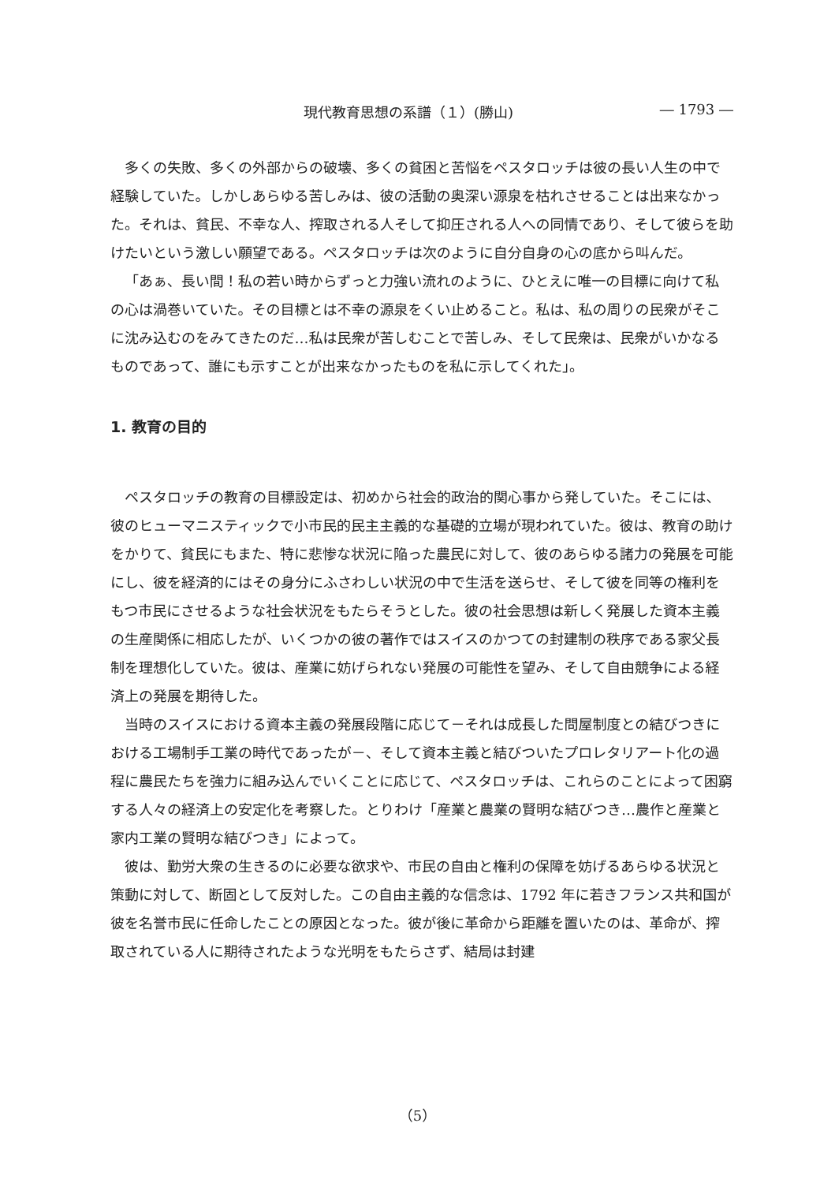現代教育思想の系譜（１）(勝山) ― 1793 ―
多くの失敗、多くの外部からの破壊、多くの貧困と苦悩をペスタロッチは彼の長い人生の中で経験していた。しかしあらゆる苦しみは、彼の活動の奥深い源泉を枯れさせることは出来なかった。それは、貧民、不幸な人、搾取される人そして抑圧される人への同情であり、そして彼らを助けたいという激しい願望である。ペスタロッチは次のように自分自身の心の底から叫んだ。
「あぁ、長い間！私の若い時からずっと力強い流れのように、ひとえに唯一の目標に向けて私の心は渦巻いていた。その目標とは不幸の源泉をくい止めること。私は、私の周りの民衆がそこに沈み込むのをみてきたのだ…私は民衆が苦しむことで苦しみ、そして民衆は、民衆がいかなるものであって、誰にも示すことが出来なかったものを私に示してくれた」。
1. 教育の目的
ペスタロッチの教育の目標設定は、初めから社会的政治的関心事から発していた。そこには、彼のヒューマニスティックで小市民的民主主義的な基礎的立場が現われていた。彼は、教育の助けをかりて、貧民にもまた、特に悲惨な状況に陥った農民に対して、彼のあらゆる諸力の発展を可能にし、彼を経済的にはその身分にふさわしい状況の中で生活を送らせ、そして彼を同等の権利をもつ市民にさせるような社会状況をもたらそうとした。彼の社会思想は新しく発展した資本主義の生産関係に相応したが、いくつかの彼の著作ではスイスのかつての封建制の秩序である家父長制を理想化していた。彼は、産業に妨げられない発展の可能性を望み、そして自由競争による経済上の発展を期待した。
当時のスイスにおける資本主義の発展段階に応じて－それは成長した問屋制度との結びつきにおける工場制手工業の時代であったが－、そして資本主義と結びついたプロレタリアート化の過程に農民たちを強力に組み込んでいくことに応じて、ペスタロッチは、これらのことによって困窮する人々の経済上の安定化を考察した。とりわけ「産業と農業の賢明な結びつき…農作と産業と家内工業の賢明な結びつき」によって。
彼は、勤労大衆の生きるのに必要な欲求や、市民の自由と権利の保障を妨げるあらゆる状況と策動に対して、断固として反対した。この自由主義的な信念は、1792 年に若きフランス共和国が彼を名誉市民に任命したことの原因となった。彼が後に革命から距離を置いたのは、革命が、搾取されている人に期待されたような光明をもたらさず、結局は封建
（5）